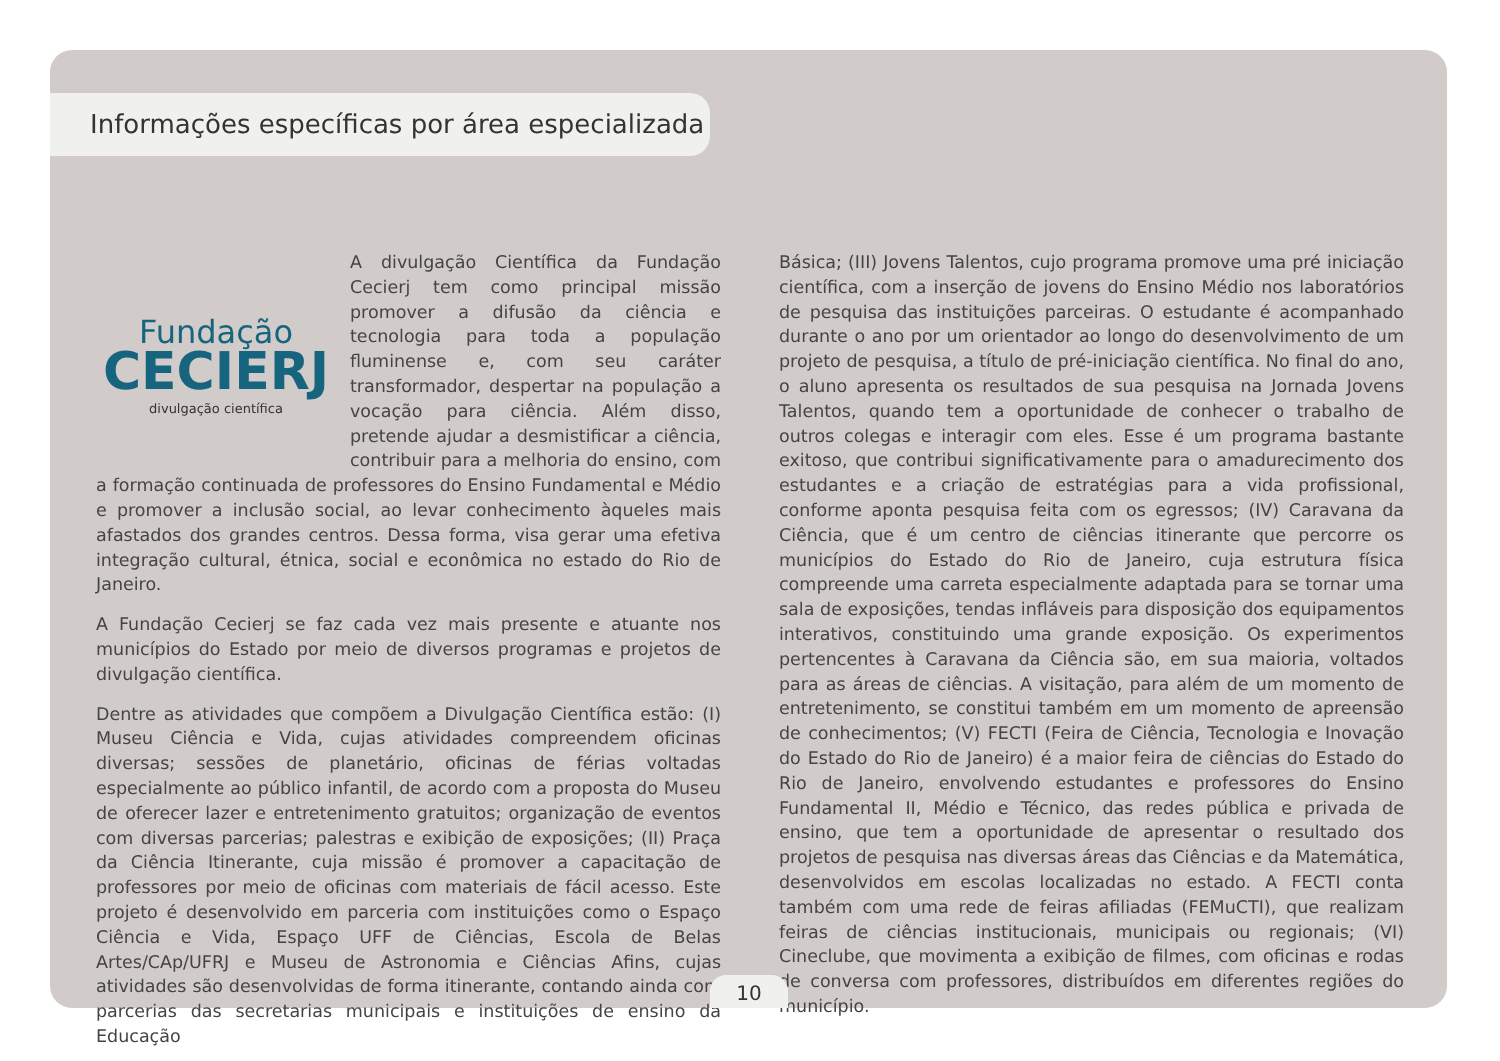Informações específicas por área especializada
Fundação
CECIERJ
divulgação científica
A divulgação Científica da Fundação Cecierj tem como principal missão promover a difusão da ciência e tecnologia para toda a população fluminense e, com seu caráter transformador, despertar na população a vocação para ciência. Além disso, pretende ajudar a desmistificar a ciência, contribuir para a melhoria do ensino, com a formação continuada de professores do Ensino Fundamental e Médio e promover a inclusão social, ao levar conhecimento àqueles mais afastados dos grandes centros. Dessa forma, visa gerar uma efetiva integração cultural, étnica, social e econômica no estado do Rio de Janeiro.
A Fundação Cecierj se faz cada vez mais presente e atuante nos municípios do Estado por meio de diversos programas e projetos de divulgação científica.
Dentre as atividades que compõem a Divulgação Científica estão: (I) Museu Ciência e Vida, cujas atividades compreendem oficinas diversas; sessões de planetário, oficinas de férias voltadas especialmente ao público infantil, de acordo com a proposta do Museu de oferecer lazer e entretenimento gratuitos; organização de eventos com diversas parcerias; palestras e exibição de exposições; (II) Praça da Ciência Itinerante, cuja missão é promover a capacitação de professores por meio de oficinas com materiais de fácil acesso. Este projeto é desenvolvido em parceria com instituições como o Espaço Ciência e Vida, Espaço UFF de Ciências, Escola de Belas Artes/CAp/UFRJ e Museu de Astronomia e Ciências Afins, cujas atividades são desenvolvidas de forma itinerante, contando ainda com parcerias das secretarias municipais e instituições de ensino da Educação
Básica; (III) Jovens Talentos, cujo programa promove uma pré iniciação científica, com a inserção de jovens do Ensino Médio nos laboratórios de pesquisa das instituições parceiras. O estudante é acompanhado durante o ano por um orientador ao longo do desenvolvimento de um projeto de pesquisa, a título de pré-iniciação científica. No final do ano, o aluno apresenta os resultados de sua pesquisa na Jornada Jovens Talentos, quando tem a oportunidade de conhecer o trabalho de outros colegas e interagir com eles. Esse é um programa bastante exitoso, que contribui significativamente para o amadurecimento dos estudantes e a criação de estratégias para a vida profissional, conforme aponta pesquisa feita com os egressos; (IV) Caravana da Ciência, que é um centro de ciências itinerante que percorre os municípios do Estado do Rio de Janeiro, cuja estrutura física compreende uma carreta especialmente adaptada para se tornar uma sala de exposições, tendas infláveis para disposição dos equipamentos interativos, constituindo uma grande exposição. Os experimentos pertencentes à Caravana da Ciência são, em sua maioria, voltados para as áreas de ciências. A visitação, para além de um momento de entretenimento, se constitui também em um momento de apreensão de conhecimentos; (V) FECTI (Feira de Ciência, Tecnologia e Inovação do Estado do Rio de Janeiro) é a maior feira de ciências do Estado do Rio de Janeiro, envolvendo estudantes e professores do Ensino Fundamental II, Médio e Técnico, das redes pública e privada de ensino, que tem a oportunidade de apresentar o resultado dos projetos de pesquisa nas diversas áreas das Ciências e da Matemática, desenvolvidos em escolas localizadas no estado. A FECTI conta também com uma rede de feiras afiliadas (FEMuCTI), que realizam feiras de ciências institucionais, municipais ou regionais; (VI) Cineclube, que movimenta a exibição de filmes, com oficinas e rodas de conversa com professores, distribuídos em diferentes regiões do município.
10